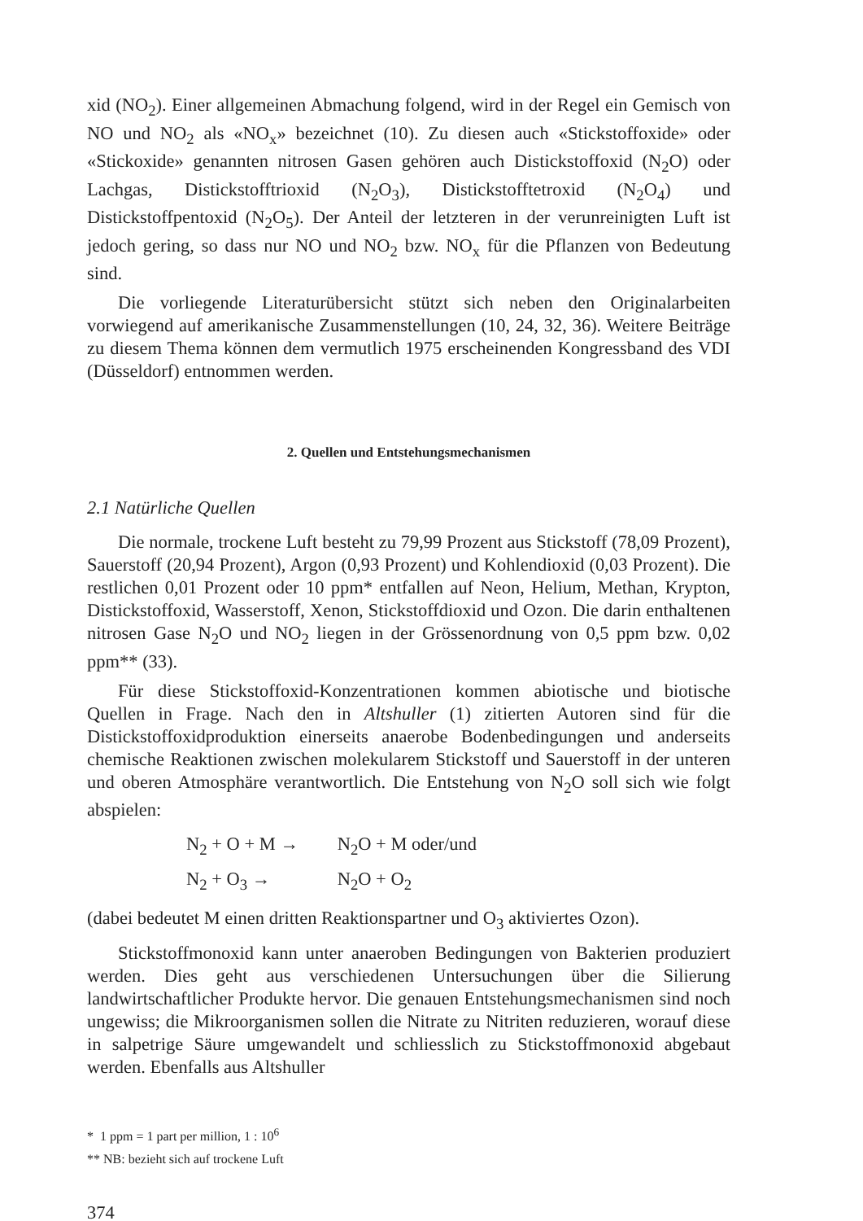xid (NO<sub>2</sub>). Einer allgemeinen Abmachung folgend, wird in der Regel ein Gemisch von NO und NO<sub>2</sub> als «NO<sub>x</sub>» bezeichnet (10). Zu diesen auch «Stickstoffoxide» oder «Stickoxide» genannten nitrosen Gasen gehören auch Distickstoffoxid (N<sub>2</sub>O) oder Lachgas, Distickstofftrioxid (N<sub>2</sub>O<sub>3</sub>), Distickstofftetroxid (N<sub>2</sub>O<sub>4</sub>) und Distickstoffpentoxid (N<sub>2</sub>O<sub>5</sub>). Der Anteil der letzteren in der verunreinigten Luft ist jedoch gering, so dass nur NO und NO<sub>2</sub> bzw. NO<sub>x</sub> für die Pflanzen von Bedeutung sind.
Die vorliegende Literaturübersicht stützt sich neben den Originalarbeiten vorwiegend auf amerikanische Zusammenstellungen (10, 24, 32, 36). Weitere Beiträge zu diesem Thema können dem vermutlich 1975 erscheinenden Kongressband des VDI (Düsseldorf) entnommen werden.
2. Quellen und Entstehungsmechanismen
2.1 Natürliche Quellen
Die normale, trockene Luft besteht zu 79,99 Prozent aus Stickstoff (78,09 Prozent), Sauerstoff (20,94 Prozent), Argon (0,93 Prozent) und Kohlendioxid (0,03 Prozent). Die restlichen 0,01 Prozent oder 10 ppm* entfallen auf Neon, Helium, Methan, Krypton, Distickstoffoxid, Wasserstoff, Xenon, Stickstoffdioxid und Ozon. Die darin enthaltenen nitrosen Gase N<sub>2</sub>O und NO<sub>2</sub> liegen in der Grössenordnung von 0,5 ppm bzw. 0,02 ppm** (33).
Für diese Stickstoffoxid-Konzentrationen kommen abiotische und biotische Quellen in Frage. Nach den in Altshuller (1) zitierten Autoren sind für die Distickstoffoxidproduktion einerseits anaerobe Bodenbedingungen und anderseits chemische Reaktionen zwischen molekularem Stickstoff und Sauerstoff in der unteren und oberen Atmosphäre verantwortlich. Die Entstehung von N<sub>2</sub>O soll sich wie folgt abspielen:
N<sub>2</sub> + O + M → N<sub>2</sub>O + M oder/und
N<sub>2</sub> + O<sub>3</sub> → N<sub>2</sub>O + O<sub>2</sub>
(dabei bedeutet M einen dritten Reaktionspartner und O<sub>3</sub> aktiviertes Ozon).
Stickstoffmonoxid kann unter anaeroben Bedingungen von Bakterien produziert werden. Dies geht aus verschiedenen Untersuchungen über die Silierung landwirtschaftlicher Produkte hervor. Die genauen Entstehungsmechanismen sind noch ungewiss; die Mikroorganismen sollen die Nitrate zu Nitriten reduzieren, worauf diese in salpetrige Säure umgewandelt und schliesslich zu Stickstoffmonoxid abgebaut werden. Ebenfalls aus Altshuller
* 1 ppm = 1 part per million, 1 : 10<sup>6</sup>
** NB: bezieht sich auf trockene Luft
374